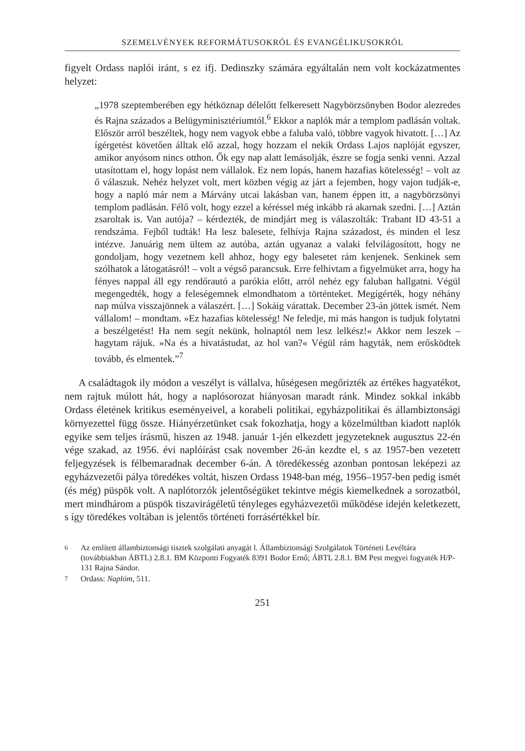SZEMELVÉNYEK REFORMÁTUSOKRÓL ÉS EVANGÉLIKUSOKRÓL
figyelt Ordass naplói iránt, s ez ifj. Dedinszky számára egyáltalán nem volt kockázatmentes helyzet:
„1978 szeptemberében egy hétköznap délelőtt felkeresett Nagybörzsönyben Bodor alezredes és Rajna százados a Belügyminisztériumtól.<sup>6</sup> Ekkor a naplók már a templom padlásán voltak. Először arról beszéltek, hogy nem vagyok ebbe a faluba való, többre vagyok hivatott. […] Az ígérgetést követően álltak elő azzal, hogy hozzam el nekik Ordass Lajos naplóját egyszer, amikor anyósom nincs otthon. Ők egy nap alatt lemásolják, észre se fogja senki venni. Azzal utasítottam el, hogy lopást nem vállalok. Ez nem lopás, hanem hazafias kötelesség! – volt az ő válaszuk. Nehéz helyzet volt, mert közben végig az járt a fejemben, hogy vajon tudják-e, hogy a napló már nem a Márvány utcai lakásban van, hanem éppen itt, a nagybörzsönyi templom padlásán. Félő volt, hogy ezzel a kéréssel még inkább rá akarnak szedni. […] Aztán zsaroltak is. Van autója? – kérdezték, de mindjárt meg is válaszolták: Trabant ID 43-51 a rendszáma. Fejből tudták! Ha lesz balesete, felhívja Rajna századost, és minden el lesz intézve. Januárig nem ültem az autóba, aztán ugyanaz a valaki felvilágosított, hogy ne gondoljam, hogy vezetnem kell ahhoz, hogy egy balesetet rám kenjenek. Senkinek sem szólhatok a látogatásról! – volt a végső parancsuk. Erre felhívtam a figyelmüket arra, hogy ha fényes nappal áll egy rendőrautó a parókia előtt, arról nehéz egy faluban hallgatni. Végül megengedték, hogy a feleségemnek elmondhatom a történteket. Megígérték, hogy néhány nap múlva visszajönnek a válaszért. […] Sokáig várattak. December 23-án jöttek ismét. Nem vállalom! – mondtam. »Ez hazafias kötelesség! Ne feledje, mi más hangon is tudjuk folytatni a beszélgetést! Ha nem segít nekünk, holnaptól nem lesz lelkész!« Akkor nem leszek – hagytam rájuk. »Na és a hivatástudat, az hol van?« Végül rám hagyták, nem erősködtek tovább, és elmentek.”<sup>7</sup>
A családtagok ily módon a veszélyt is vállalva, hűségesen megőrizték az értékes hagyatékot, nem rajtuk múlott hát, hogy a naplósorozat hiányosan maradt ránk. Mindez sokkal inkább Ordass életének kritikus eseményeivel, a korabeli politikai, egyházpolitikai és állambiztonsági környezettel függ össze. Hiányérzetünket csak fokozhatja, hogy a közelmúltban kiadott naplók egyike sem teljes írásmű, hiszen az 1948. január 1-jén elkezdett jegyzeteknek augusztus 22-én vége szakad, az 1956. évi naplóírást csak november 26-án kezdte el, s az 1957-ben vezetett feljegyzések is félbemaradnak december 6-án. A töredékesség azonban pontosan leképezi az egyházvezetői pálya töredékes voltát, hiszen Ordass 1948-ban még, 1956–1957-ben pedig ismét (és még) püspök volt. A naplótorzók jelentőségüket tekintve mégis kiemelkednek a sorozatból, mert mindhárom a püspök tiszavirágéletű tényleges egyházvezetői működése idején keletkezett, s így töredékes voltában is jelentős történeti forrásértékkel bír.
6 Az említett állambiztonsági tisztek szolgálati anyagát l. Állambiztonsági Szolgálatok Történeti Levéltára (továbbiakban ÁBTL) 2.8.1. BM Központi Fogyaték 8391 Bodor Ernő; ÁBTL 2.8.1. BM Pest megyei fogyaték H/P-131 Rajna Sándor.
7 Ordass: Naplóm, 511.
251